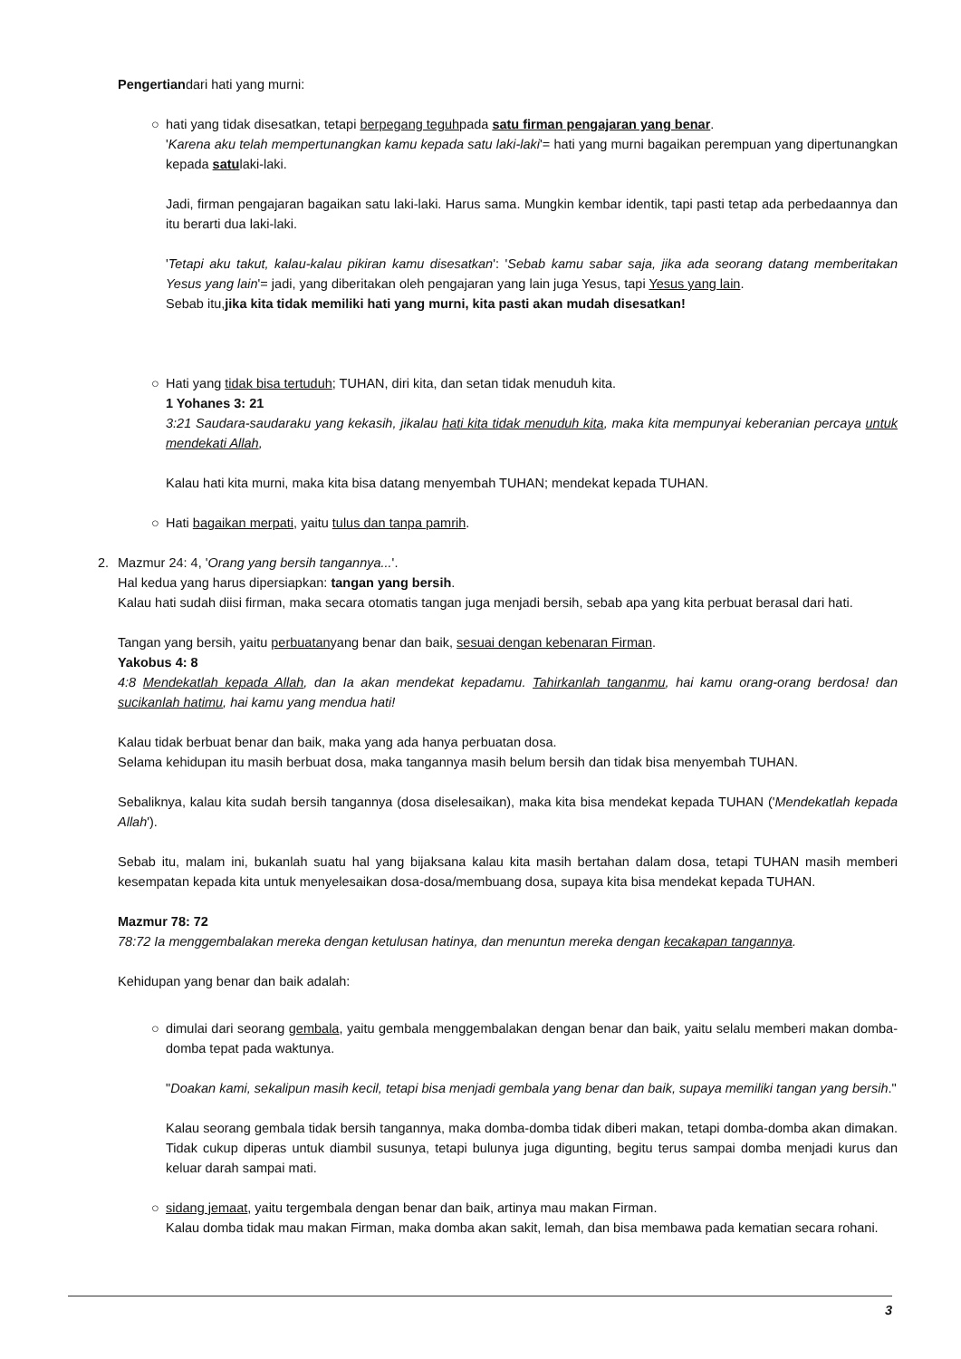Pengertiandari hati yang murni:
○
hati yang tidak disesatkan, tetapi berpegang teguhpada satu firman pengajaran yang benar.
'Karena aku telah mempertunangkan kamu kepada satu laki-laki'= hati yang murni bagaikan perempuan yang dipertunangkan kepada satulaki-laki.
Jadi, firman pengajaran bagaikan satu laki-laki. Harus sama. Mungkin kembar identik, tapi pasti tetap ada perbedaannya dan itu berarti dua laki-laki.
'Tetapi aku takut, kalau-kalau pikiran kamu disesatkan': 'Sebab kamu sabar saja, jika ada seorang datang memberitakan Yesus yang lain'= jadi, yang diberitakan oleh pengajaran yang lain juga Yesus, tapi Yesus yang lain.
Sebab itu,jika kita tidak memiliki hati yang murni, kita pasti akan mudah disesatkan!
○
Hati yang tidak bisa tertuduh; TUHAN, diri kita, dan setan tidak menuduh kita.
1 Yohanes 3: 21
3:21 Saudara-saudaraku yang kekasih, jikalau hati kita tidak menuduh kita, maka kita mempunyai keberanian percaya untuk mendekati Allah,
Kalau hati kita murni, maka kita bisa datang menyembah TUHAN; mendekat kepada TUHAN.
○
Hati bagaikan merpati, yaitu tulus dan tanpa pamrih.
2.
Mazmur 24: 4, 'Orang yang bersih tangannya...'.
Hal kedua yang harus dipersiapkan: tangan yang bersih.
Kalau hati sudah diisi firman, maka secara otomatis tangan juga menjadi bersih, sebab apa yang kita perbuat berasal dari hati.
Tangan yang bersih, yaitu perbuatanyang benar dan baik, sesuai dengan kebenaran Firman.
Yakobus 4: 8
4:8 Mendekatlah kepada Allah, dan Ia akan mendekat kepadamu. Tahirkanlah tanganmu, hai kamu orang-orang berdosa! dan sucikanlah hatimu, hai kamu yang mendua hati!
Kalau tidak berbuat benar dan baik, maka yang ada hanya perbuatan dosa.
Selama kehidupan itu masih berbuat dosa, maka tangannya masih belum bersih dan tidak bisa menyembah TUHAN.
Sebaliknya, kalau kita sudah bersih tangannya (dosa diselesaikan), maka kita bisa mendekat kepada TUHAN ('Mendekatlah kepada Allah').
Sebab itu, malam ini, bukanlah suatu hal yang bijaksana kalau kita masih bertahan dalam dosa, tetapi TUHAN masih memberi kesempatan kepada kita untuk menyelesaikan dosa-dosa/membuang dosa, supaya kita bisa mendekat kepada TUHAN.
Mazmur 78: 72
78:72 Ia menggembalakan mereka dengan ketulusan hatinya, dan menuntun mereka dengan kecakapan tangannya.
Kehidupan yang benar dan baik adalah:
○
dimulai dari seorang gembala, yaitu gembala menggembalakan dengan benar dan baik, yaitu selalu memberi makan domba-domba tepat pada waktunya.
"Doakan kami, sekalipun masih kecil, tetapi bisa menjadi gembala yang benar dan baik, supaya memiliki tangan yang bersih."
Kalau seorang gembala tidak bersih tangannya, maka domba-domba tidak diberi makan, tetapi domba-domba akan dimakan. Tidak cukup diperas untuk diambil susunya, tetapi bulunya juga digunting, begitu terus sampai domba menjadi kurus dan keluar darah sampai mati.
○
sidang jemaat, yaitu tergembala dengan benar dan baik, artinya mau makan Firman.
Kalau domba tidak mau makan Firman, maka domba akan sakit, lemah, dan bisa membawa pada kematian secara rohani.
3